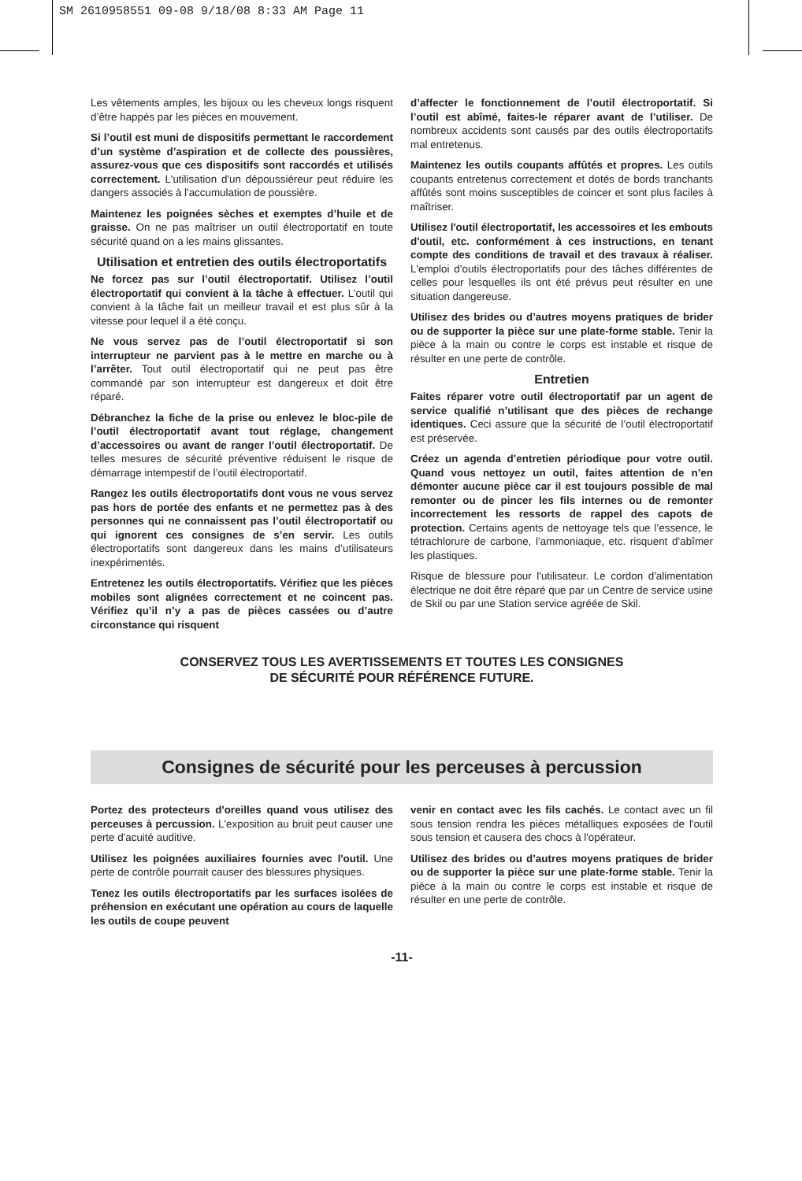SM 2610958551 09-08 9/18/08 8:33 AM Page 11
Les vêtements amples, les bijoux ou les cheveux longs risquent d’être happés par les pièces en mouvement.
Si l’outil est muni de dispositifs permettant le raccordement d’un système d’aspiration et de collecte des poussières, assurez-vous que ces dispositifs sont raccordés et utilisés correctement. L'utilisation d'un dépoussiéreur peut réduire les dangers associés à l'accumulation de poussière.
Maintenez les poignées sèches et exemptes d’huile et de graisse. On ne pas maîtriser un outil électroportatif en toute sécurité quand on a les mains glissantes.
Utilisation et entretien des outils électroportatifs
Ne forcez pas sur l’outil électroportatif. Utilisez l’outil électroportatif qui convient à la tâche à effectuer. L’outil qui convient à la tâche fait un meilleur travail et est plus sûr à la vitesse pour lequel il a été conçu.
Ne vous servez pas de l’outil électroportatif si son interrupteur ne parvient pas à le mettre en marche ou à l’arrêter. Tout outil électroportatif qui ne peut pas être commandé par son interrupteur est dangereux et doit être réparé.
Débranchez la fiche de la prise ou enlevez le bloc-pile de l’outil électroportatif avant tout réglage, changement d’accessoires ou avant de ranger l’outil électroportatif. De telles mesures de sécurité préventive réduisent le risque de démarrage intempestif de l’outil électroportatif.
Rangez les outils électroportatifs dont vous ne vous servez pas hors de portée des enfants et ne permettez pas à des personnes qui ne connaissent pas l’outil électroportatif ou qui ignorent ces consignes de s’en servir. Les outils électroportatifs sont dangereux dans les mains d’utilisateurs inexpérimentés.
Entretenez les outils électroportatifs. Vérifiez que les pièces mobiles sont alignées correctement et ne coincent pas. Vérifiez qu’il n’y a pas de pièces cassées ou d’autre circonstance qui risquent
d’affecter le fonctionnement de l’outil électroportatif. Si l’outil est abîmé, faites-le réparer avant de l’utiliser. De nombreux accidents sont causés par des outils électroportatifs mal entretenus.
Maintenez les outils coupants affûtés et propres. Les outils coupants entretenus correctement et dotés de bords tranchants affûtés sont moins susceptibles de coincer et sont plus faciles à maîtriser.
Utilisez l'outil électroportatif, les accessoires et les embouts d'outil, etc. conformément à ces instructions, en tenant compte des conditions de travail et des travaux à réaliser. L'emploi d’outils électroportatifs pour des tâches différentes de celles pour lesquelles ils ont été prévus peut résulter en une situation dangereuse.
Utilisez des brides ou d’autres moyens pratiques de brider ou de supporter la pièce sur une plate-forme stable. Tenir la pièce à la main ou contre le corps est instable et risque de résulter en une perte de contrôle.
Entretien
Faites réparer votre outil électroportatif par un agent de service qualifié n’utilisant que des pièces de rechange identiques. Ceci assure que la sécurité de l’outil électroportatif est préservée.
Créez un agenda d’entretien périodique pour votre outil. Quand vous nettoyez un outil, faites attention de n’en démonter aucune pièce car il est toujours possible de mal remonter ou de pincer les fils internes ou de remonter incorrectement les ressorts de rappel des capots de protection. Certains agents de nettoyage tels que l’essence, le tétrachlorure de carbone, l’ammoniaque, etc. risquent d’abîmer les plastiques.
Risque de blessure pour l'utilisateur. Le cordon d'alimentation électrique ne doit être réparé que par un Centre de service usine de Skil ou par une Station service agréée de Skil.
CONSERVEZ TOUS LES AVERTISSEMENTS ET TOUTES LES CONSIGNES
DE SÉCURITÉ POUR RÉFÉRENCE FUTURE.
Consignes de sécurité pour les perceuses à percussion
Portez des protecteurs d'oreilles quand vous utilisez des perceuses à percussion. L'exposition au bruit peut causer une perte d'acuité auditive.
Utilisez les poignées auxiliaires fournies avec l'outil. Une perte de contrôle pourrait causer des blessures physiques.
Tenez les outils électroportatifs par les surfaces isolées de préhension en exécutant une opération au cours de laquelle les outils de coupe peuvent
venir en contact avec les fils cachés. Le contact avec un fil sous tension rendra les pièces métalliques exposées de l'outil sous tension et causera des chocs à l'opérateur.
Utilisez des brides ou d’autres moyens pratiques de brider ou de supporter la pièce sur une plate-forme stable. Tenir la pièce à la main ou contre le corps est instable et risque de résulter en une perte de contrôle.
-11-